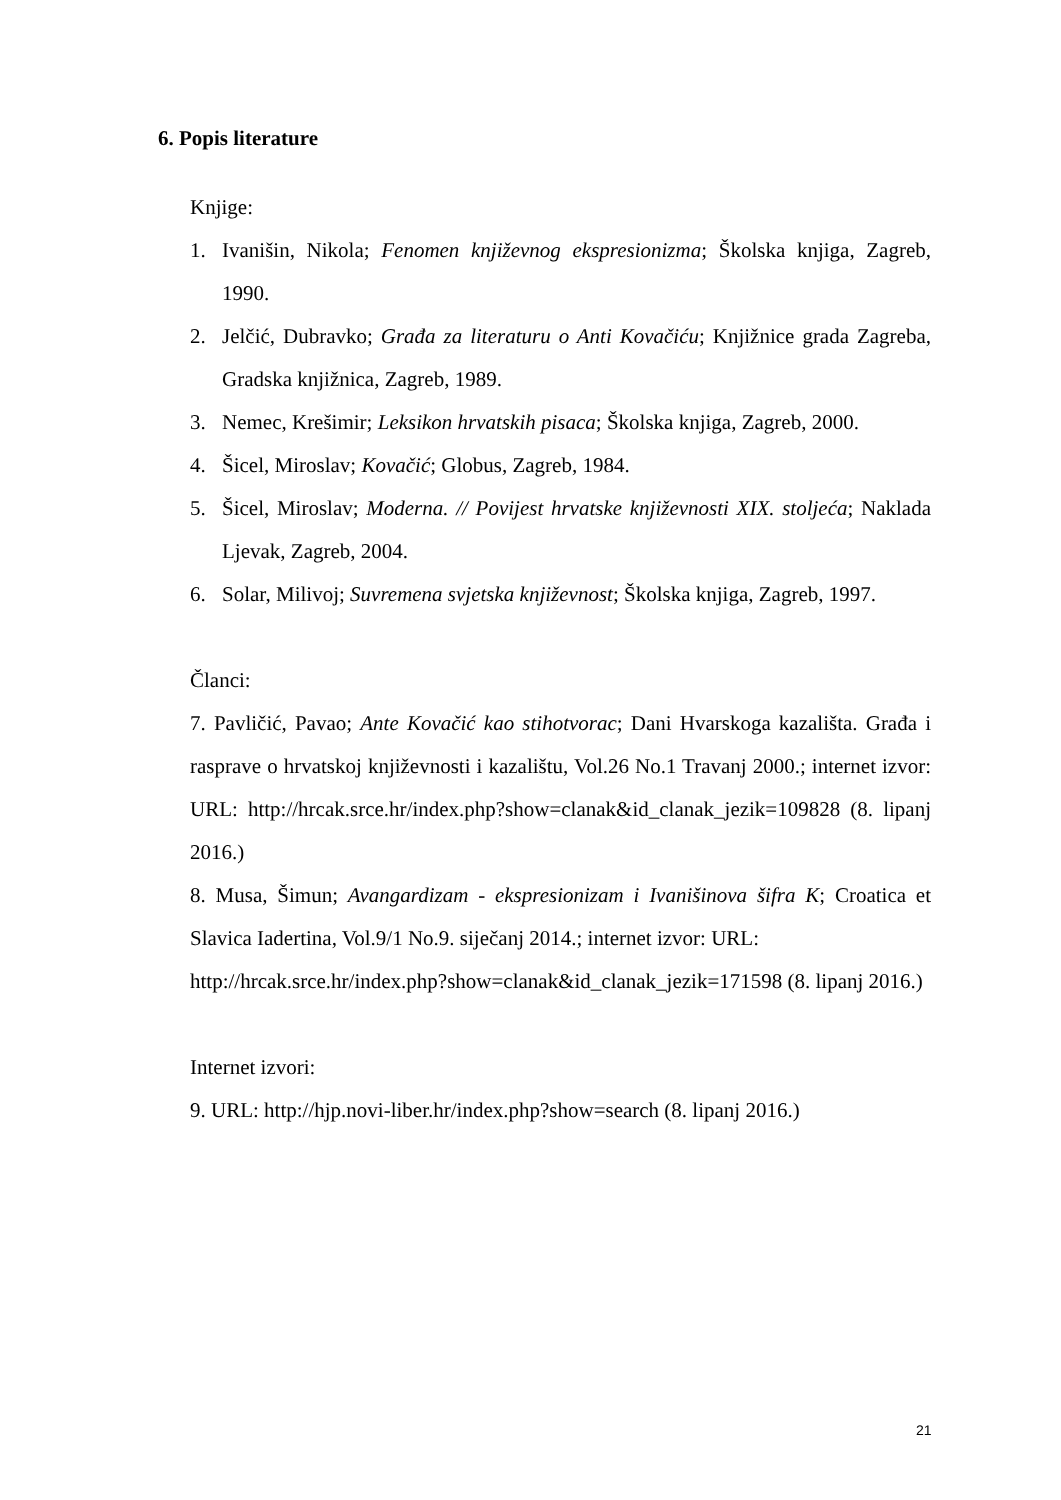6. Popis literature
Knjige:
1. Ivanišin, Nikola; Fenomen književnog ekspresionizma; Školska knjiga, Zagreb, 1990.
2. Jelčić, Dubravko; Građa za literaturu o Anti Kovačiću; Knjižnice grada Zagreba, Gradska knjižnica, Zagreb, 1989.
3. Nemec, Krešimir; Leksikon hrvatskih pisaca; Školska knjiga, Zagreb, 2000.
4. Šicel, Miroslav; Kovačić; Globus, Zagreb, 1984.
5. Šicel, Miroslav; Moderna. // Povijest hrvatske književnosti XIX. stoljeća; Naklada Ljevak, Zagreb, 2004.
6. Solar, Milivoj; Suvremena svjetska književnost; Školska knjiga, Zagreb, 1997.
Članci:
7. Pavličić, Pavao; Ante Kovačić kao stihotvorac; Dani Hvarskoga kazališta. Građa i rasprave o hrvatskoj književnosti i kazalištu, Vol.26 No.1 Travanj 2000.; internet izvor: URL: http://hrcak.srce.hr/index.php?show=clanak&id_clanak_jezik=109828 (8. lipanj 2016.)
8. Musa, Šimun; Avangardizam - ekspresionizam i Ivanišinova šifra K; Croatica et Slavica Iadertina, Vol.9/1 No.9. siječanj 2014.; internet izvor: URL:
http://hrcak.srce.hr/index.php?show=clanak&id_clanak_jezik=171598 (8. lipanj 2016.)
Internet izvori:
9. URL: http://hjp.novi-liber.hr/index.php?show=search (8. lipanj 2016.)
21